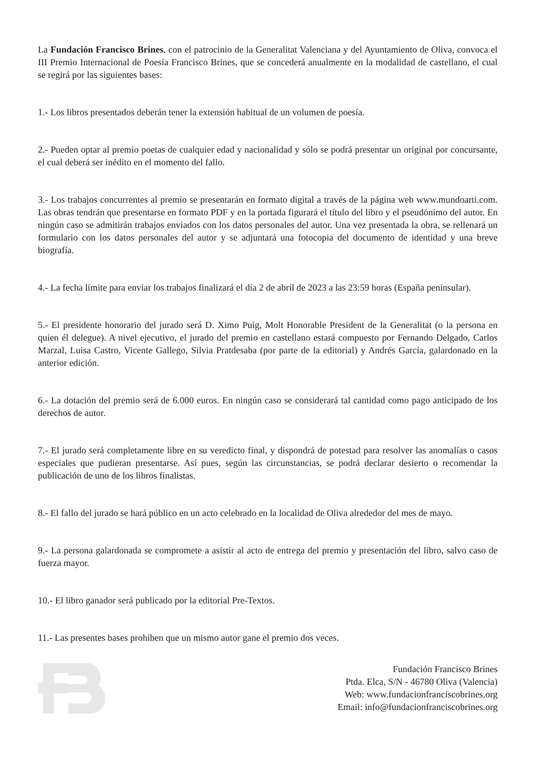La Fundación Francisco Brines, con el patrocinio de la Generalitat Valenciana y del Ayuntamiento de Oliva, convoca el III Premio Internacional de Poesía Francisco Brines, que se concederá anualmente en la modalidad de castellano, el cual se regirá por las siguientes bases:
1.- Los libros presentados deberán tener la extensión habitual de un volumen de poesía.
2.- Pueden optar al premio poetas de cualquier edad y nacionalidad y sólo se podrá presentar un original por concursante, el cual deberá ser inédito en el momento del fallo.
3.- Los trabajos concurrentes al premio se presentarán en formato digital a través de la página web www.mundoarti.com. Las obras tendrán que presentarse en formato PDF y en la portada figurará el título del libro y el pseudónimo del autor. En ningún caso se admitirán trabajos enviados con los datos personales del autor. Una vez presentada la obra, se rellenará un formulario con los datos personales del autor y se adjuntará una fotocopia del documento de identidad y una breve biografía.
4.- La fecha límite para enviar los trabajos finalizará el día 2 de abril de 2023 a las 23:59 horas (España peninsular).
5.- El presidente honorario del jurado será D. Ximo Puig, Molt Honorable President de la Generalitat (o la persona en quien él delegue). A nivel ejecutivo, el jurado del premio en castellano estará compuesto por Fernando Delgado, Carlos Marzal, Luisa Castro, Vicente Gallego, Silvia Pratdesaba (por parte de la editorial) y Andrés García, galardonado en la anterior edición.
6.- La dotación del premio será de 6.000 euros. En ningún caso se considerará tal cantidad como pago anticipado de los derechos de autor.
7.- El jurado será completamente libre en su veredicto final, y dispondrá de potestad para resolver las anomalías o casos especiales que pudieran presentarse. Así pues, según las circunstancias, se podrá declarar desierto o recomendar la publicación de uno de los libros finalistas.
8.- El fallo del jurado se hará público en un acto celebrado en la localidad de Oliva alrededor del mes de mayo.
9.- La persona galardonada se compromete a asistir al acto de entrega del premio y presentación del libro, salvo caso de fuerza mayor.
10.- El libro ganador será publicado por la editorial Pre-Textos.
11.- Las presentes bases prohíben que un mismo autor gane el premio dos veces.
Fundación Francisco Brines
Ptda. Elca, S/N - 46780 Oliva (Valencia)
Web: www.fundacionfranciscobrines.org
Email: info@fundacionfranciscobrines.org